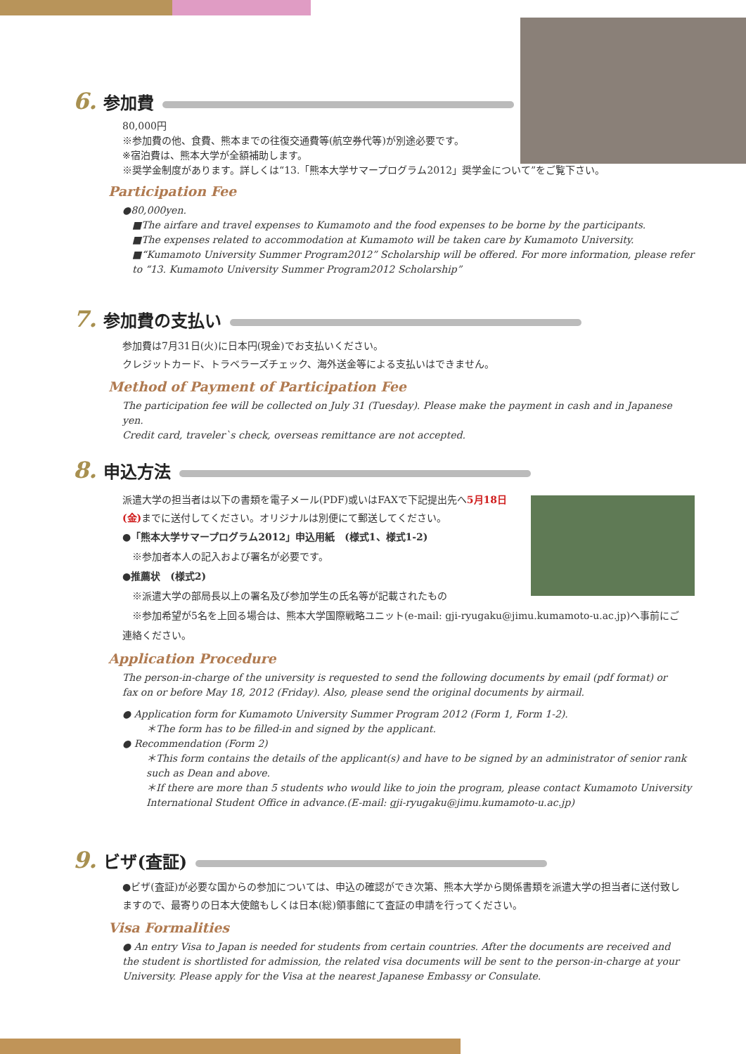6. 参加費
80,000円
※参加費の他、食費、熊本までの往復交通費等(航空券代等)が別途必要です。
※宿泊費は、熊本大学が全額補助します。
※奨学金制度があります。詳しくは“13.「熊本大学サマープログラム2012」奨学金について”をご覧下さい。
Participation Fee
●80,000yen.
■The airfare and travel expenses to Kumamoto and the food expenses to be borne by the participants.
■The expenses related to accommodation at Kumamoto will be taken care by Kumamoto University.
■“Kumamoto University Summer Program2012” Scholarship will be offered. For more information, please refer to “13. Kumamoto University Summer Program2012 Scholarship”
7. 参加費の支払い
参加費は7月31日(火)に日本円(現金)でお支払いください。
クレジットカード、トラベラーズチェック、海外送金等による支払いはできません。
Method of Payment of Participation Fee
The participation fee will be collected on July 31 (Tuesday). Please make the payment in cash and in Japanese yen.
Credit card, traveler`s check, overseas remittance are not accepted.
8. 申込方法
派遣大学の担当者は以下の書類を電子メール(PDF)或いはFAXで下記提出先へ5月18日(金) までに送付してください。オリジナルは別便にて郵送してください。
●「熊本大学サマープログラム2012」申込用紙　(様式1、様式1-2)
　※参加者本人の記入および署名が必要です。
●推薦状　(様式2)
　※派遣大学の部局長以上の署名及び参加学生の氏名等が記載されたもの
　※参加希望が5名を上回る場合は、熊本大学国際戦略ユニット(e-mail: gji-ryugaku@jimu.kumamoto-u.ac.jp)へ事前にご連絡ください。
Application Procedure
The person-in-charge of the university is requested to send the following documents by email (pdf format) or fax on or before May 18, 2012 (Friday). Also, please send the original documents by airmail.
● Application form for Kumamoto University Summer Program 2012 (Form 1, Form 1-2).
＊The form has to be filled-in and signed by the applicant.
● Recommendation (Form 2)
＊This form contains the details of the applicant(s) and have to be signed by an administrator of senior rank such as Dean and above.
＊If there are more than 5 students who would like to join the program, please contact Kumamoto University International Student Office in advance.(E-mail: gji-ryugaku@jimu.kumamoto-u.ac.jp)
9. ビザ(査証)
●ビザ(査証)が必要な国からの参加については、申込の確認ができ次第、熊本大学から関係書類を派遣大学の担当者に送付致しますので、最寄りの日本大使館もしくは日本(総)領事館にて査証の申請を行ってください。
Visa Formalities
● An entry Visa to Japan is needed for students from certain countries. After the documents are received and the student is shortlisted for admission, the related visa documents will be sent to the person-in-charge at your University. Please apply for the Visa at the nearest Japanese Embassy or Consulate.